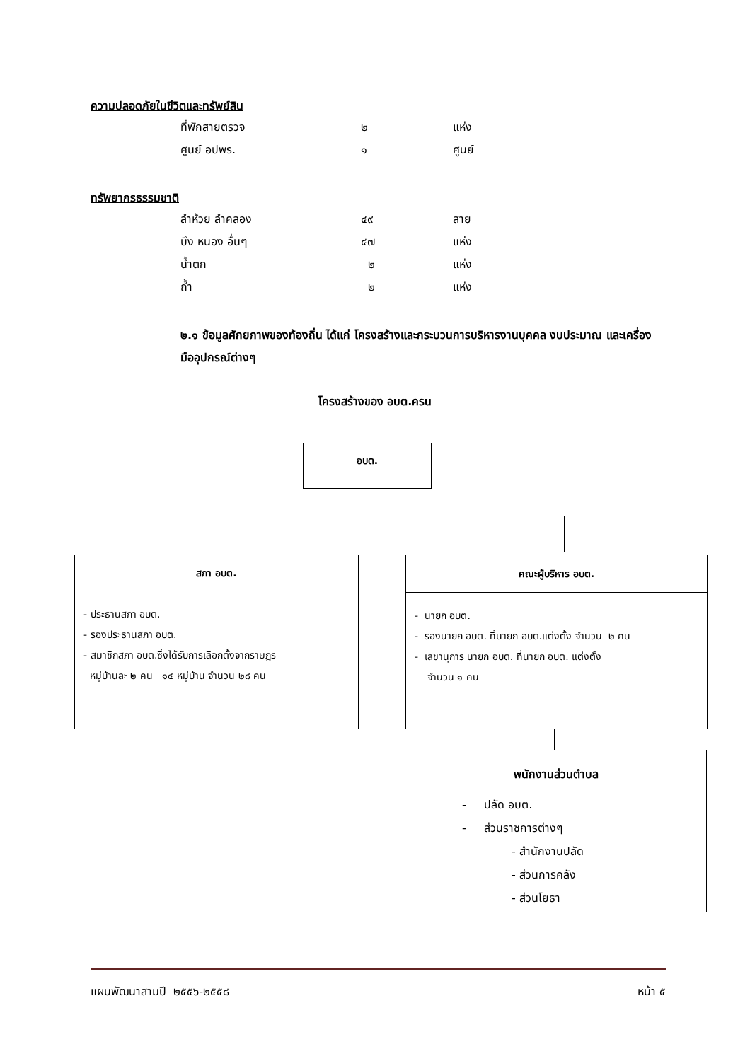ความปลอดภัยในชีวิตและทรัพย์สิน
| ที่พักสายตรวจ | ๒ | แห่ง |
| ศูนย์ อปพร. | ๑ | ศูนย์ |
ทรัพยากรธรรมชาติ
| ลำห้วย ลำคลอง | ๔๙ | สาย |
| บึง หนอง อื่นๆ | ๔๗ | แห่ง |
| น้ำตก | ๒ | แห่ง |
| ถ้ำ | ๒ | แห่ง |
๒.๑ ข้อมูลศักยภาพของท้องถิ่น ได้แก่ โครงสร้างและกระบวนการบริหารงานบุคคล งบประมาณ และเครื่องมืออุปกรณ์ต่างๆ
โครงสร้างของ อบต.ครน
อบต.
สภา อบต.
- ประธานสภา อบต.
- รองประธานสภา อบต.
- สมาชิกสภา อบต.ซึ่งได้รับการเลือกตั้งจากราษฎร
หมู่บ้านละ ๒ คน ๑๔ หมู่บ้าน จำนวน ๒๘ คน
คณะผู้บริหาร อบต.
- นายก อบต.
- รองนายก อบต. ที่นายก อบต.แต่งตั้ง จำนวน ๒ คน
- เลขานุการ นายก อบต. ที่นายก อบต. แต่งตั้ง
จำนวน ๑ คน
พนักงานส่วนตำบล
- ปลัด อบต.
- ส่วนราชการต่างๆ
- สำนักงานปลัด
- ส่วนการคลัง
- ส่วนโยธา
แผนพัฒนาสามปี ๒๕๕๖-๒๕๕๘ หน้า ๕